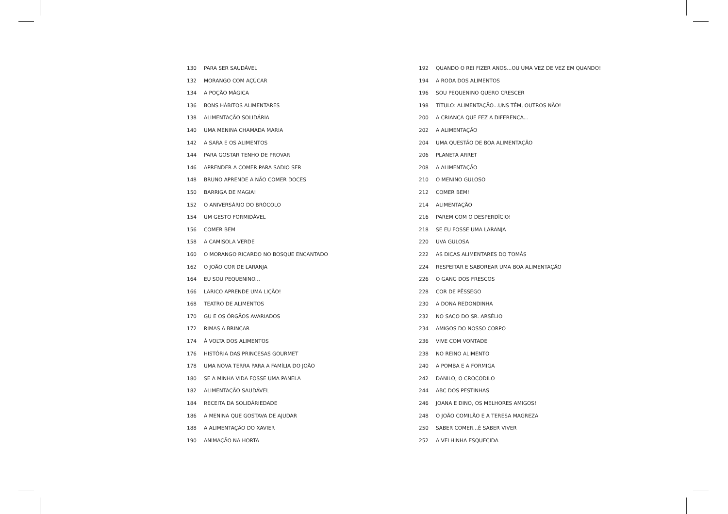130 PARA SER SAUDÁVEL
132 MORANGO COM AÇÚCAR
134 A POÇÃO MÁGICA
136 BONS HÁBITOS ALIMENTARES
138 ALIMENTAÇÃO SOLIDÁRIA
140 UMA MENINA CHAMADA MARIA
142 A SARA E OS ALIMENTOS
144 PARA GOSTAR TENHO DE PROVAR
146 APRENDER A COMER PARA SADIO SER
148 BRUNO APRENDE A NÃO COMER DOCES
150 BARRIGA DE MAGIA!
152 O ANIVERSÁRIO DO BRÓCOLO
154 UM GESTO FORMIDÁVEL
156 COMER BEM
158 A CAMISOLA VERDE
160 O MORANGO RICARDO NO BOSQUE ENCANTADO
162 O JOÃO COR DE LARANJA
164 EU SOU PEQUENINO...
166 LARICO APRENDE UMA LIÇÃO!
168 TEATRO DE ALIMENTOS
170 GU E OS ÓRGÃOS AVARIADOS
172 RIMAS A BRINCAR
174 À VOLTA DOS ALIMENTOS
176 HISTÓRIA DAS PRINCESAS GOURMET
178 UMA NOVA TERRA PARA A FAMÍLIA DO JOÃO
180 SE A MINHA VIDA FOSSE UMA PANELA
182 ALIMENTAÇÃO SAUDÁVEL
184 RECEITA DA SOLIDÁRIEDADE
186 A MENINA QUE GOSTAVA DE AJUDAR
188 A ALIMENTAÇÃO DO XAVIER
190 ANIMAÇÃO NA HORTA
192 QUANDO O REI FIZER ANOS...OU UMA VEZ DE VEZ EM QUANDO!
194 A RODA DOS ALIMENTOS
196 SOU PEQUENINO QUERO CRESCER
198 TÍTULO: ALIMENTAÇÃO...UNS TÊM, OUTROS NÃO!
200 A CRIANÇA QUE FEZ A DIFERENÇA...
202 A ALIMENTAÇÃO
204 UMA QUESTÃO DE BOA ALIMENTAÇÃO
206 PLANETA ARRET
208 A ALIMENTAÇÃO
210 O MENINO GULOSO
212 COMER BEM!
214 ALIMENTAÇÃO
216 PAREM COM O DESPERDÍCIO!
218 SE EU FOSSE UMA LARANJA
220 UVA GULOSA
222 AS DICAS ALIMENTARES DO TOMÁS
224 RESPEITAR E SABOREAR UMA BOA ALIMENTAÇÃO
226 O GANG DOS FRESCOS
228 COR DE PÊSSEGO
230 A DONA REDONDINHA
232 NO SACO DO SR. ARSÉLIO
234 AMIGOS DO NOSSO CORPO
236 VIVE COM VONTADE
238 NO REINO ALIMENTO
240 A POMBA E A FORMIGA
242 DANILO, O CROCODILO
244 ABC DOS PESTINHAS
246 JOANA E DINO, OS MELHORES AMIGOS!
248 O JOÃO COMILÃO E A TERESA MAGREZA
250 SABER COMER...É SABER VIVER
252 A VELHINHA ESQUECIDA